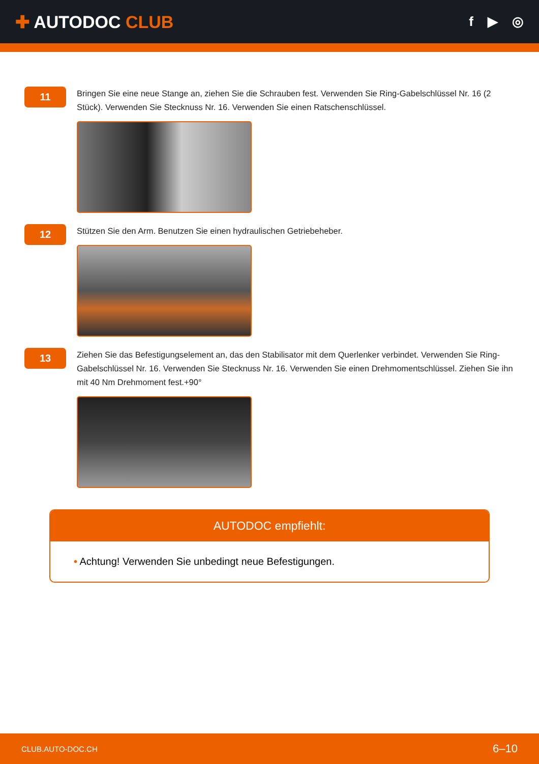✚ AUTODOC CLUB
f ▶ ◎
11
Bringen Sie eine neue Stange an, ziehen Sie die Schrauben fest. Verwenden Sie Ring-Gabelschlüssel Nr. 16 (2 Stück). Verwenden Sie Stecknuss Nr. 16. Verwenden Sie einen Ratschenschlüssel.
12
Stützen Sie den Arm. Benutzen Sie einen hydraulischen Getriebeheber.
13
Ziehen Sie das Befestigungselement an, das den Stabilisator mit dem Querlenker verbindet. Verwenden Sie Ring-Gabelschlüssel Nr. 16. Verwenden Sie Stecknuss Nr. 16. Verwenden Sie einen Drehmomentschlüssel. Ziehen Sie ihn mit 40 Nm Drehmoment fest.+90°
AUTODOC empfiehlt:
• Achtung! Verwenden Sie unbedingt neue Befestigungen.
CLUB.AUTO-DOC.CH 6–10